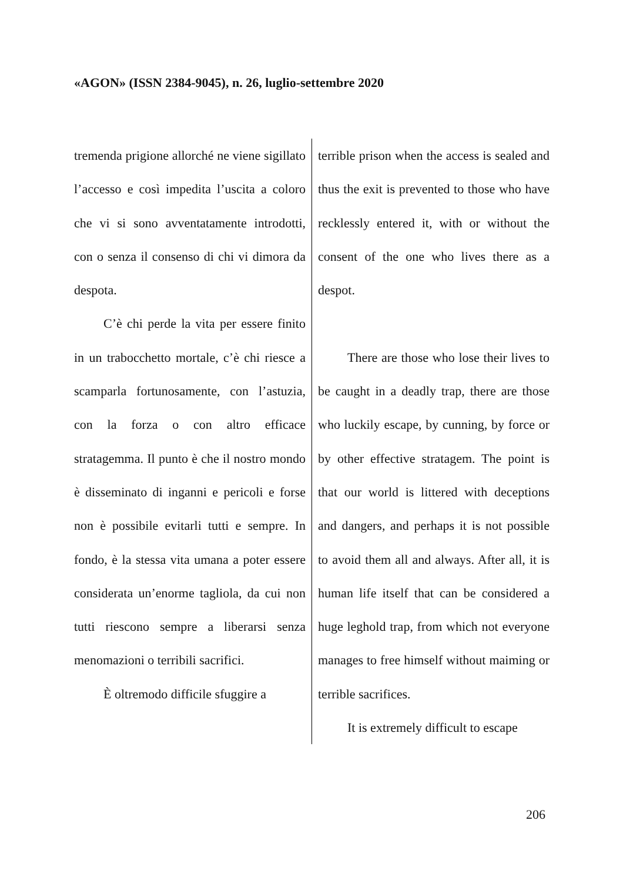«AGON» (ISSN 2384-9045), n. 26, luglio-settembre 2020
tremenda prigione allorché ne viene sigillato l’accesso e così impedita l’uscita a coloro che vi si sono avventatamente introdotti, con o senza il consenso di chi vi dimora da despota.
C’è chi perde la vita per essere finito in un trabocchetto mortale, c’è chi riesce a scamparla fortunosamente, con l’astuzia, con la forza o con altro efficace stratagemma. Il punto è che il nostro mondo è disseminato di inganni e pericoli e forse non è possibile evitarli tutti e sempre. In fondo, è la stessa vita umana a poter essere considerata un’enorme tagliola, da cui non tutti riescono sempre a liberarsi senza menomazioni o terribili sacrifici.
È oltremodo difficile sfuggire a
terrible prison when the access is sealed and thus the exit is prevented to those who have recklessly entered it, with or without the consent of the one who lives there as a despot.
There are those who lose their lives to be caught in a deadly trap, there are those who luckily escape, by cunning, by force or by other effective stratagem. The point is that our world is littered with deceptions and dangers, and perhaps it is not possible to avoid them all and always. After all, it is human life itself that can be considered a huge leghold trap, from which not everyone manages to free himself without maiming or terrible sacrifices.
It is extremely difficult to escape
206